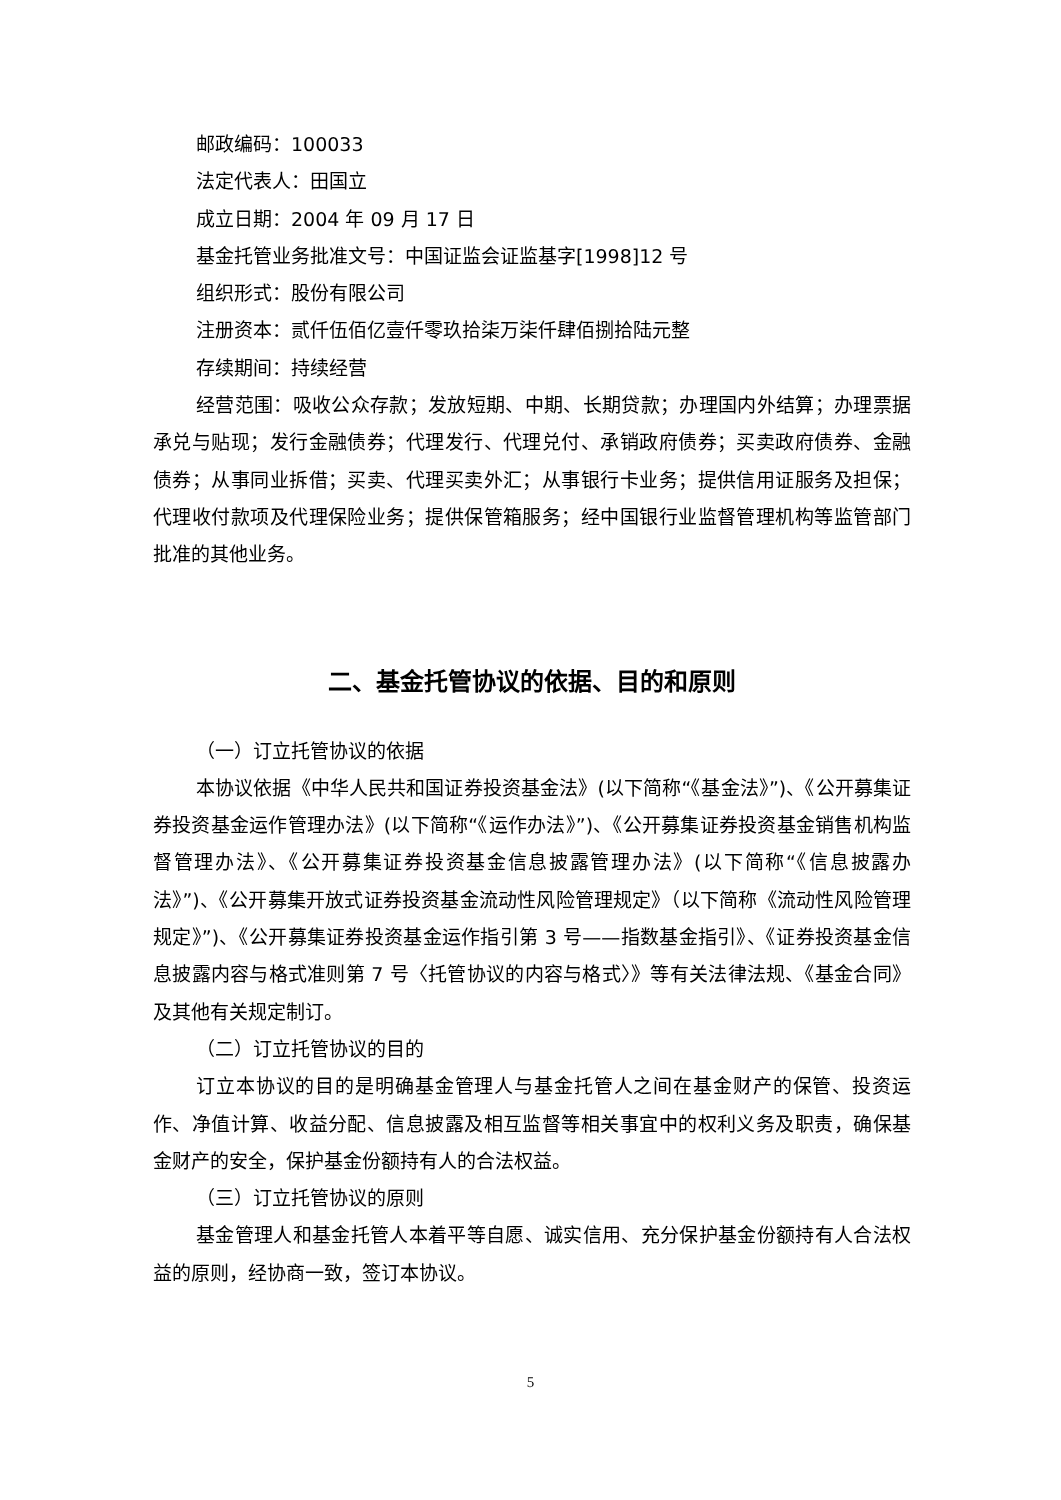邮政编码：100033
法定代表人：田国立
成立日期：2004 年 09 月 17 日
基金托管业务批准文号：中国证监会证监基字[1998]12 号
组织形式：股份有限公司
注册资本：贰仟伍佰亿壹仟零玖拾柒万柒仟肆佰捌拾陆元整
存续期间：持续经营
经营范围：吸收公众存款；发放短期、中期、长期贷款；办理国内外结算；办理票据承兑与贴现；发行金融债券；代理发行、代理兑付、承销政府债券；买卖政府债券、金融债券；从事同业拆借；买卖、代理买卖外汇；从事银行卡业务；提供信用证服务及担保；代理收付款项及代理保险业务；提供保管箱服务；经中国银行业监督管理机构等监管部门批准的其他业务。
二、基金托管协议的依据、目的和原则
（一）订立托管协议的依据
本协议依据《中华人民共和国证券投资基金法》(以下简称“《基金法》”)、《公开募集证券投资基金运作管理办法》(以下简称“《运作办法》”)、《公开募集证券投资基金销售机构监督管理办法》、《公开募集证券投资基金信息披露管理办法》(以下简称“《信息披露办法》”)、《公开募集开放式证券投资基金流动性风险管理规定》（以下简称《流动性风险管理规定》”)、《公开募集证券投资基金运作指引第 3 号——指数基金指引》、《证券投资基金信息披露内容与格式准则第 7 号〈托管协议的内容与格式〉》等有关法律法规、《基金合同》及其他有关规定制订。
（二）订立托管协议的目的
订立本协议的目的是明确基金管理人与基金托管人之间在基金财产的保管、投资运作、净值计算、收益分配、信息披露及相互监督等相关事宜中的权利义务及职责，确保基金财产的安全，保护基金份额持有人的合法权益。
（三）订立托管协议的原则
基金管理人和基金托管人本着平等自愿、诚实信用、充分保护基金份额持有人合法权益的原则，经协商一致，签订本协议。
5